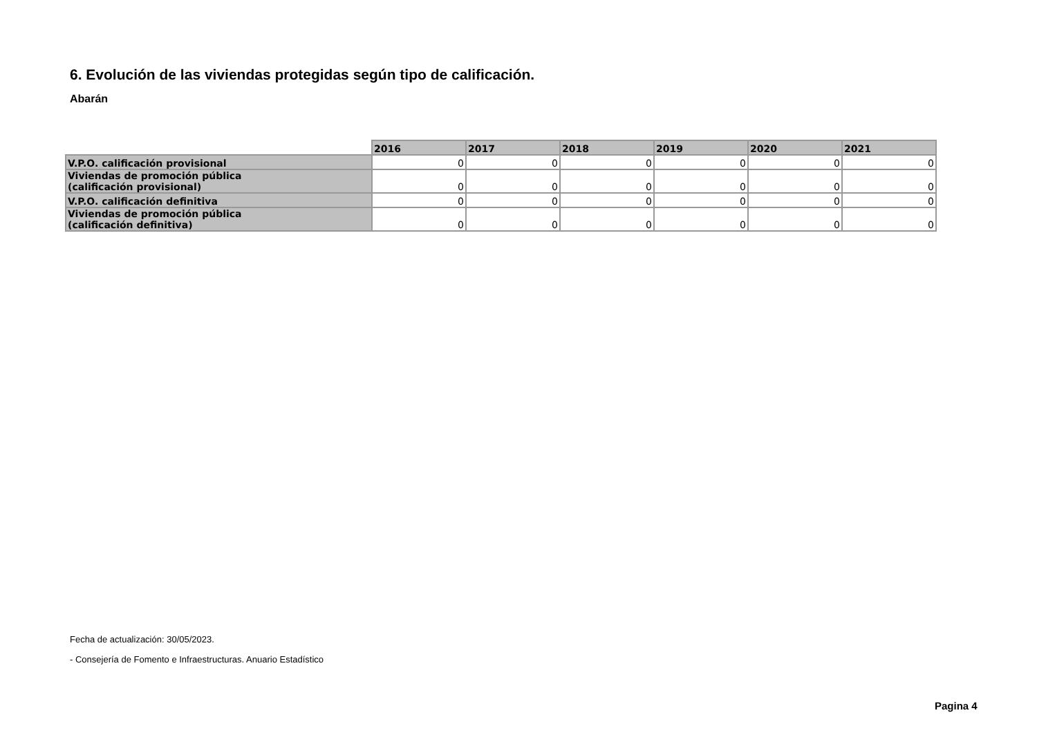6. Evolución de las viviendas protegidas según tipo de calificación.
Abarán
| | 2016 | 2017 | 2018 | 2019 | 2020 | 2021 |
| --- | --- | --- | --- | --- | --- | --- |
| V.P.O. calificación provisional | 0 | 0 | 0 | 0 | 0 | 0 |
| Viviendas de promoción pública (calificación provisional) | 0 | 0 | 0 | 0 | 0 | 0 |
| V.P.O. calificación definitiva | 0 | 0 | 0 | 0 | 0 | 0 |
| Viviendas de promoción pública (calificación definitiva) | 0 | 0 | 0 | 0 | 0 | 0 |
Fecha de actualización: 30/05/2023.
- Consejería de Fomento e Infraestructuras. Anuario Estadístico
Pagina 4